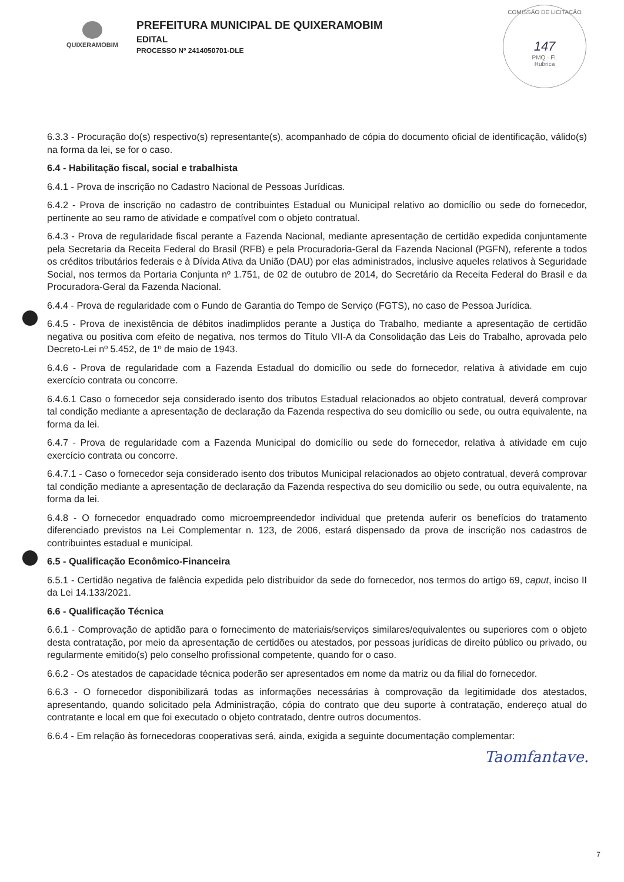QUIXERAMOBIM
PREFEITURA MUNICIPAL DE QUIXERAMOBIM
EDITAL
PROCESSO Nº 2414050701-DLE
COMISSÃO DE LICITAÇÃO
147
PMQ · Fl.
Rubrica
6.3.3 - Procuração do(s) respectivo(s) representante(s), acompanhado de cópia do documento oficial de identificação, válido(s) na forma da lei, se for o caso.
6.4 - Habilitação fiscal, social e trabalhista
6.4.1 - Prova de inscrição no Cadastro Nacional de Pessoas Jurídicas.
6.4.2 - Prova de inscrição no cadastro de contribuintes Estadual ou Municipal relativo ao domicílio ou sede do fornecedor, pertinente ao seu ramo de atividade e compatível com o objeto contratual.
6.4.3 - Prova de regularidade fiscal perante a Fazenda Nacional, mediante apresentação de certidão expedida conjuntamente pela Secretaria da Receita Federal do Brasil (RFB) e pela Procuradoria-Geral da Fazenda Nacional (PGFN), referente a todos os créditos tributários federais e à Dívida Ativa da União (DAU) por elas administrados, inclusive aqueles relativos à Seguridade Social, nos termos da Portaria Conjunta nº 1.751, de 02 de outubro de 2014, do Secretário da Receita Federal do Brasil e da Procuradora-Geral da Fazenda Nacional.
6.4.4 - Prova de regularidade com o Fundo de Garantia do Tempo de Serviço (FGTS), no caso de Pessoa Jurídica.
6.4.5 - Prova de inexistência de débitos inadimplidos perante a Justiça do Trabalho, mediante a apresentação de certidão negativa ou positiva com efeito de negativa, nos termos do Título VII-A da Consolidação das Leis do Trabalho, aprovada pelo Decreto-Lei nº 5.452, de 1º de maio de 1943.
6.4.6 - Prova de regularidade com a Fazenda Estadual do domicílio ou sede do fornecedor, relativa à atividade em cujo exercício contrata ou concorre.
6.4.6.1 Caso o fornecedor seja considerado isento dos tributos Estadual relacionados ao objeto contratual, deverá comprovar tal condição mediante a apresentação de declaração da Fazenda respectiva do seu domicílio ou sede, ou outra equivalente, na forma da lei.
6.4.7 - Prova de regularidade com a Fazenda Municipal do domicílio ou sede do fornecedor, relativa à atividade em cujo exercício contrata ou concorre.
6.4.7.1 - Caso o fornecedor seja considerado isento dos tributos Municipal relacionados ao objeto contratual, deverá comprovar tal condição mediante a apresentação de declaração da Fazenda respectiva do seu domicílio ou sede, ou outra equivalente, na forma da lei.
6.4.8 - O fornecedor enquadrado como microempreendedor individual que pretenda auferir os benefícios do tratamento diferenciado previstos na Lei Complementar n. 123, de 2006, estará dispensado da prova de inscrição nos cadastros de contribuintes estadual e municipal.
6.5 - Qualificação Econômico-Financeira
6.5.1 - Certidão negativa de falência expedida pelo distribuidor da sede do fornecedor, nos termos do artigo 69, caput, inciso II da Lei 14.133/2021.
6.6 - Qualificação Técnica
6.6.1 - Comprovação de aptidão para o fornecimento de materiais/serviços similares/equivalentes ou superiores com o objeto desta contratação, por meio da apresentação de certidões ou atestados, por pessoas jurídicas de direito público ou privado, ou regularmente emitido(s) pelo conselho profissional competente, quando for o caso.
6.6.2 - Os atestados de capacidade técnica poderão ser apresentados em nome da matriz ou da filial do fornecedor.
6.6.3 - O fornecedor disponibilizará todas as informações necessárias à comprovação da legitimidade dos atestados, apresentando, quando solicitado pela Administração, cópia do contrato que deu suporte à contratação, endereço atual do contratante e local em que foi executado o objeto contratado, dentre outros documentos.
6.6.4 - Em relação às fornecedoras cooperativas será, ainda, exigida a seguinte documentação complementar:
Taomfantave.
7